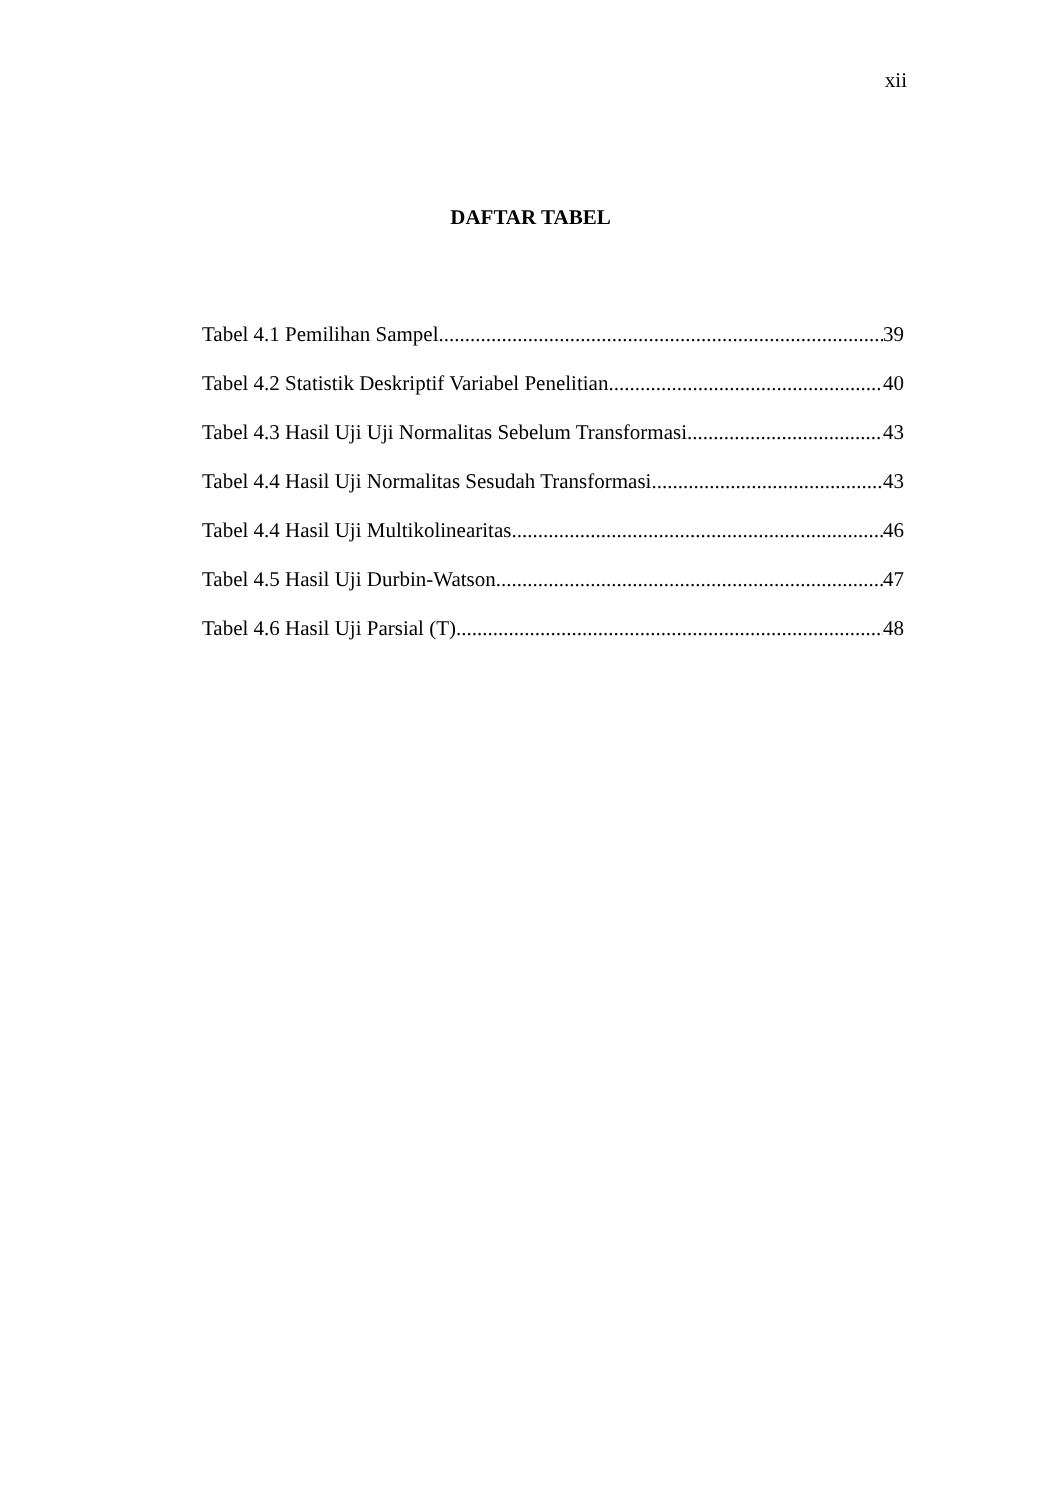xii
DAFTAR TABEL
Tabel 4.1 Pemilihan Sampel 39
Tabel 4.2 Statistik Deskriptif Variabel Penelitian 40
Tabel 4.3 Hasil Uji Uji Normalitas Sebelum Transformasi 43
Tabel 4.4 Hasil Uji Normalitas Sesudah Transformasi 43
Tabel 4.4 Hasil Uji Multikolinearitas 46
Tabel 4.5 Hasil Uji Durbin-Watson 47
Tabel 4.6 Hasil Uji Parsial (T) 48